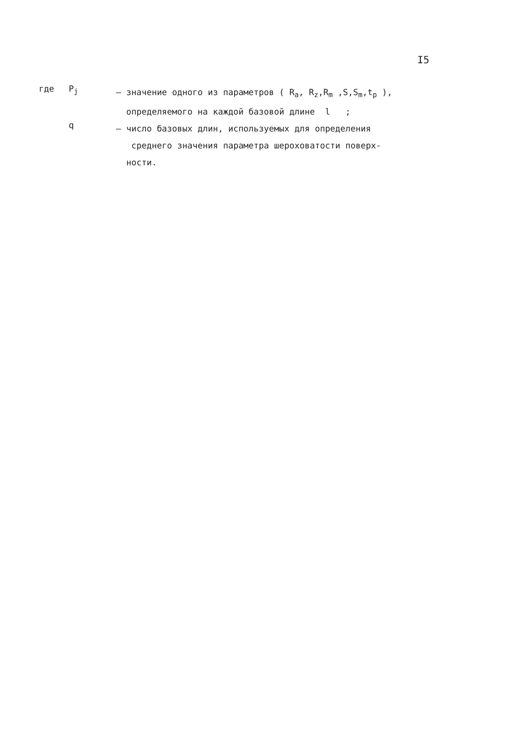I5
где P<sub>j</sub>
– значение одного из параметров ( R<sub>a</sub>, R<sub>z</sub>,R<sub>m</sub> ,S,S<sub>m</sub>,t<sub>p</sub> ),
определяемого на каждой базовой длине l ;
q
– число базовых длин, используемых для определения
среднего значения параметра шероховатости поверх-
ности.